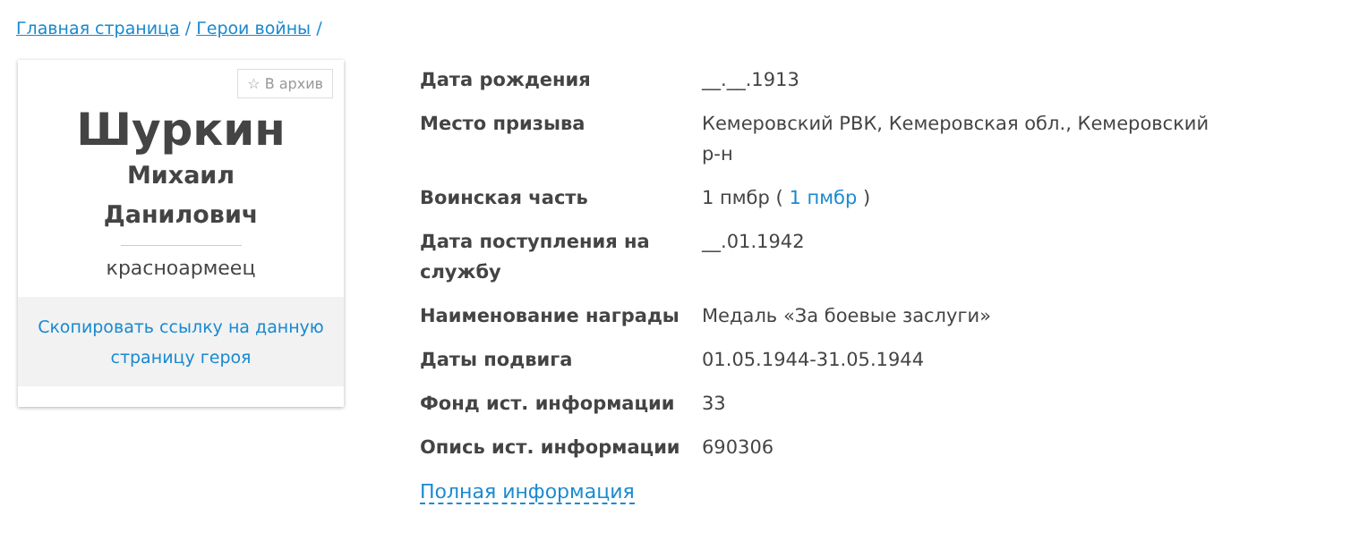Главная страница / Герои войны /
☆ В архив
Шуркин
Михаил
Данилович
красноармеец
Скопировать ссылку на данную страницу героя
| Дата рождения | __.__.1913 |
| Место призыва | Кемеровский РВК, Кемеровская обл., Кемеровский р-н |
| Воинская часть | 1 пмбр ( 1 пмбр ) |
| Дата поступления на службу | __.01.1942 |
| Наименование награды | Медаль «За боевые заслуги» |
| Даты подвига | 01.05.1944-31.05.1944 |
| Фонд ист. информации | 33 |
| Опись ист. информации | 690306 |
Полная информация